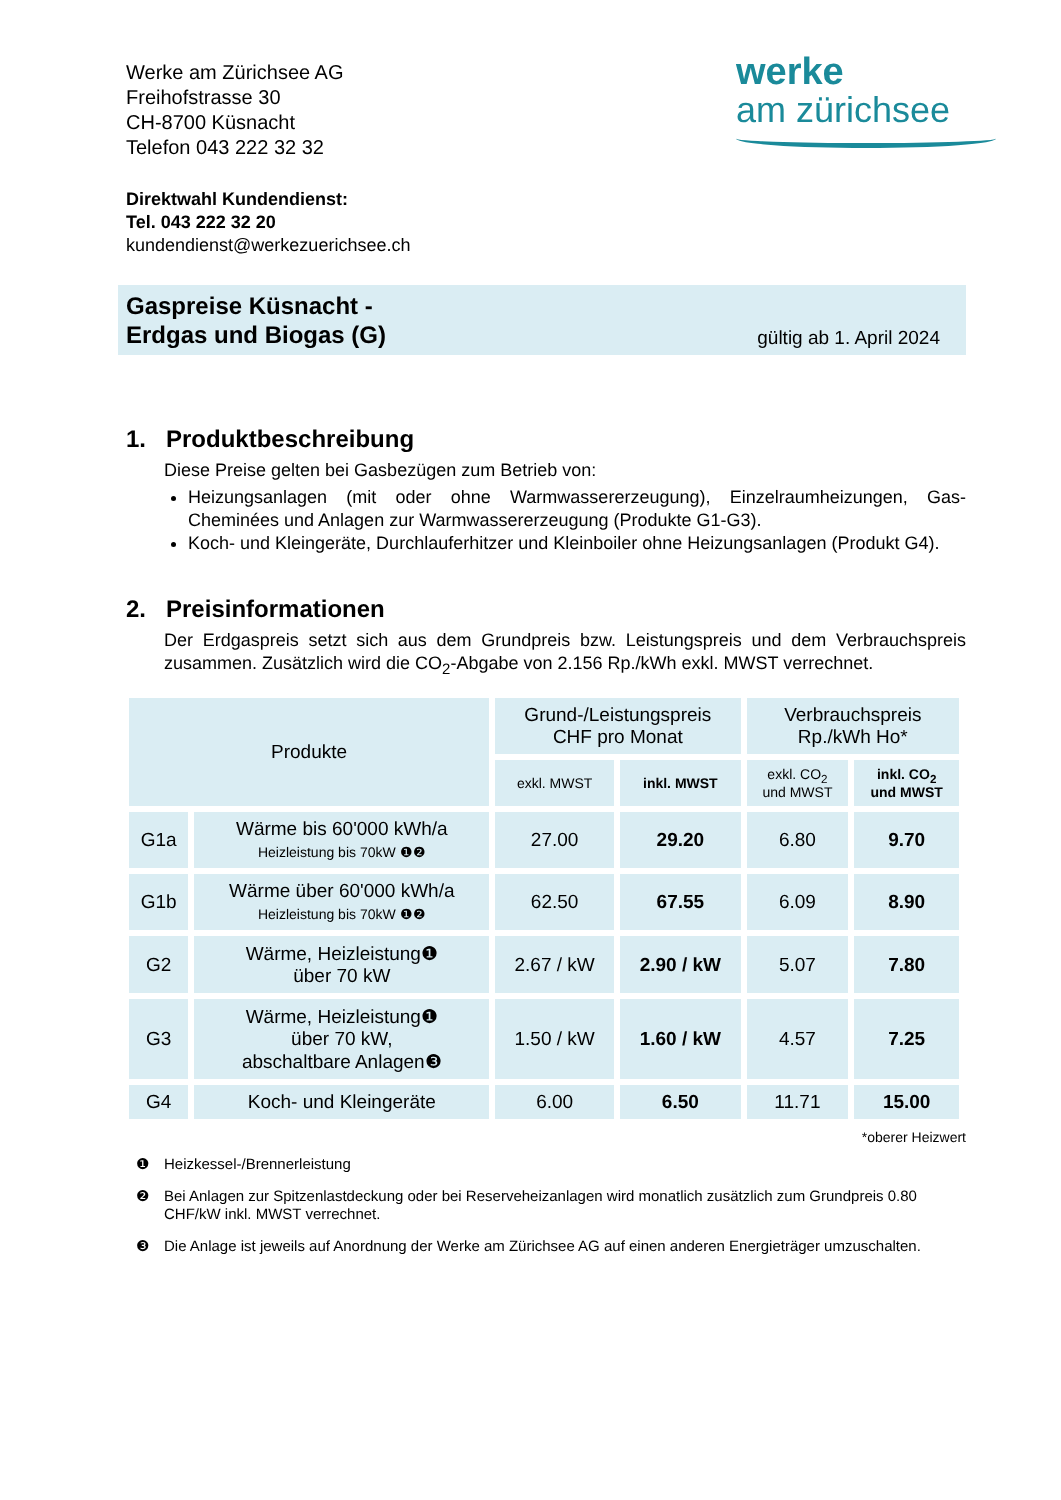Werke am Zürichsee AG
Freihofstrasse 30
CH-8700 Küsnacht
Telefon 043 222 32 32
werke
am zürichsee
Direktwahl Kundendienst:
Tel. 043 222 32 20
kundendienst@werkezuerichsee.ch
Gaspreise Küsnacht -
Erdgas und Biogas (G)
gültig ab 1. April 2024
1. Produktbeschreibung
Diese Preise gelten bei Gasbezügen zum Betrieb von:
Heizungsanlagen (mit oder ohne Warmwassererzeugung), Einzelraumheizungen, Gas-Cheminées und Anlagen zur Warmwassererzeugung (Produkte G1-G3).
Koch- und Kleingeräte, Durchlauferhitzer und Kleinboiler ohne Heizungsanlagen (Produkt G4).
2. Preisinformationen
Der Erdgaspreis setzt sich aus dem Grundpreis bzw. Leistungspreis und dem Verbrauchspreis zusammen. Zusätzlich wird die CO<sub>2</sub>-Abgabe von 2.156 Rp./kWh exkl. MWST verrechnet.
| Produkte | | Grund-/Leistungspreis CHF pro Monat | | Verbrauchspreis Rp./kWh Ho* | |
| --- | --- | --- | --- | --- | --- |
| | | exkl. MWST | inkl. MWST | exkl. CO<sub>2</sub> und MWST | inkl. CO<sub>2</sub> und MWST |
| G1a | Wärme bis 60'000 kWh/a Heizleistung bis 70kW ❶❷ | 27.00 | 29.20 | 6.80 | 9.70 |
| G1b | Wärme über 60'000 kWh/a Heizleistung bis 70kW ❶❷ | 62.50 | 67.55 | 6.09 | 8.90 |
| G2 | Wärme, Heizleistung❶ über 70 kW | 2.67 / kW | 2.90 / kW | 5.07 | 7.80 |
| G3 | Wärme, Heizleistung❶ über 70 kW, abschaltbare Anlagen❸ | 1.50 / kW | 1.60 / kW | 4.57 | 7.25 |
| G4 | Koch- und Kleingeräte | 6.00 | 6.50 | 11.71 | 15.00 |
*oberer Heizwert
❶ Heizkessel-/Brennerleistung
❷ Bei Anlagen zur Spitzenlastdeckung oder bei Reserveheizanlagen wird monatlich zusätzlich zum Grundpreis 0.80 CHF/kW inkl. MWST verrechnet.
❸ Die Anlage ist jeweils auf Anordnung der Werke am Zürichsee AG auf einen anderen Energieträger umzuschalten.